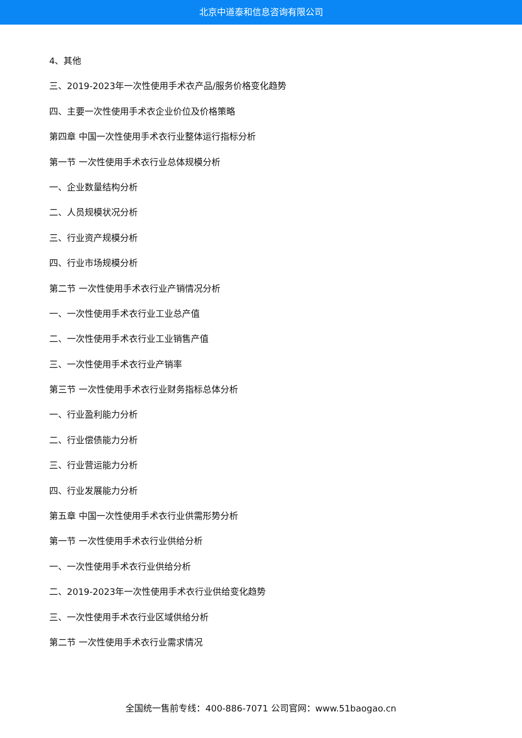北京中道泰和信息咨询有限公司
4、其他
三、2019-2023年一次性使用手术衣产品/服务价格变化趋势
四、主要一次性使用手术衣企业价位及价格策略
第四章 中国一次性使用手术衣行业整体运行指标分析
第一节 一次性使用手术衣行业总体规模分析
一、企业数量结构分析
二、人员规模状况分析
三、行业资产规模分析
四、行业市场规模分析
第二节 一次性使用手术衣行业产销情况分析
一、一次性使用手术衣行业工业总产值
二、一次性使用手术衣行业工业销售产值
三、一次性使用手术衣行业产销率
第三节 一次性使用手术衣行业财务指标总体分析
一、行业盈利能力分析
二、行业偿债能力分析
三、行业营运能力分析
四、行业发展能力分析
第五章 中国一次性使用手术衣行业供需形势分析
第一节 一次性使用手术衣行业供给分析
一、一次性使用手术衣行业供给分析
二、2019-2023年一次性使用手术衣行业供给变化趋势
三、一次性使用手术衣行业区域供给分析
第二节 一次性使用手术衣行业需求情况
全国统一售前专线：400-886-7071 公司官网：www.51baogao.cn